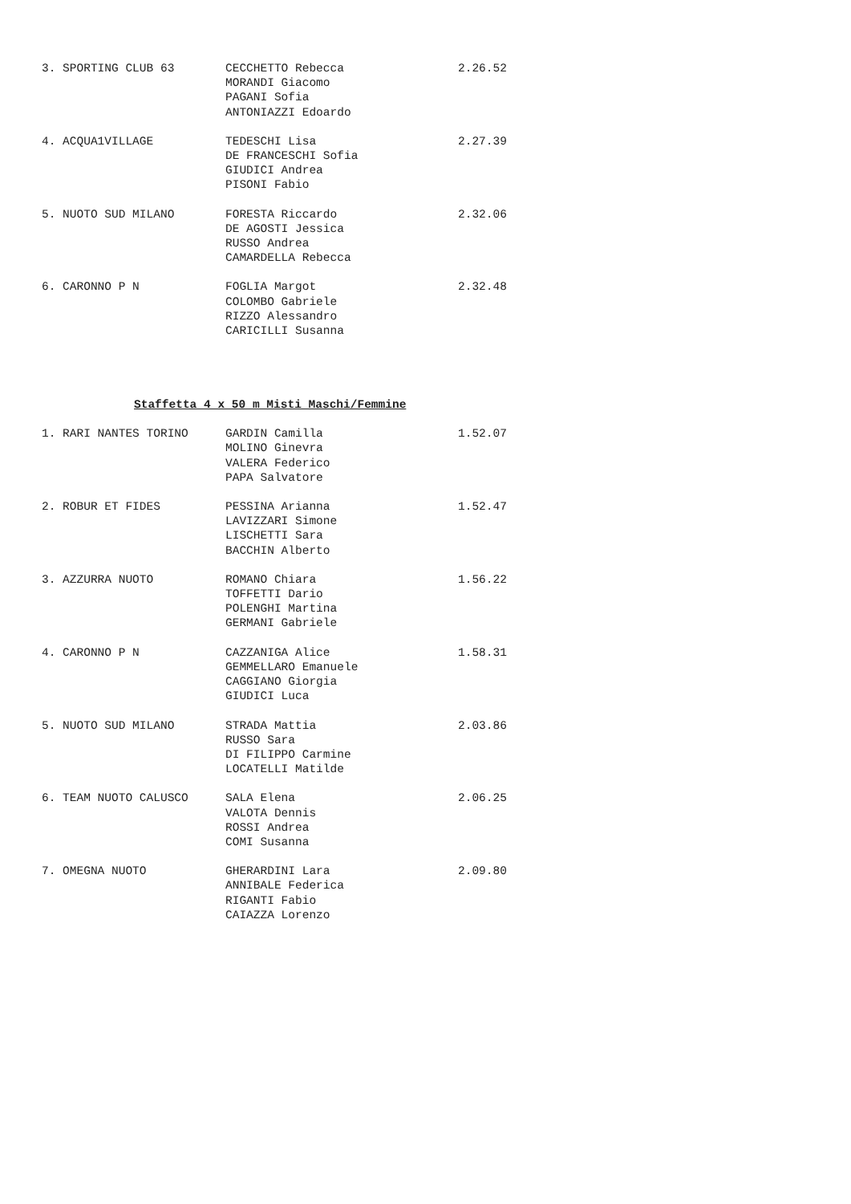| 3. SPORTING CLUB 63 | CECCHETTO Rebecca MORANDI Giacomo PAGANI Sofia ANTONIAZZI Edoardo | 2.26.52 |
| 4. ACQUA1VILLAGE | TEDESCHI Lisa DE FRANCESCHI Sofia GIUDICI Andrea PISONI Fabio | 2.27.39 |
| 5. NUOTO SUD MILANO | FORESTA Riccardo DE AGOSTI Jessica RUSSO Andrea CAMARDELLA Rebecca | 2.32.06 |
| 6. CARONNO P N | FOGLIA Margot COLOMBO Gabriele RIZZO Alessandro CARICILLI Susanna | 2.32.48 |
Staffetta 4 x 50 m Misti Maschi/Femmine
| 1. RARI NANTES TORINO | GARDIN Camilla MOLINO Ginevra VALERA Federico PAPA Salvatore | 1.52.07 |
| 2. ROBUR ET FIDES | PESSINA Arianna LAVIZZARI Simone LISCHETTI Sara BACCHIN Alberto | 1.52.47 |
| 3. AZZURRA NUOTO | ROMANO Chiara TOFFETTI Dario POLENGHI Martina GERMANI Gabriele | 1.56.22 |
| 4. CARONNO P N | CAZZANIGA Alice GEMMELLARO Emanuele CAGGIANO Giorgia GIUDICI Luca | 1.58.31 |
| 5. NUOTO SUD MILANO | STRADA Mattia RUSSO Sara DI FILIPPO Carmine LOCATELLI Matilde | 2.03.86 |
| 6. TEAM NUOTO CALUSCO | SALA Elena VALOTA Dennis ROSSI Andrea COMI Susanna | 2.06.25 |
| 7. OMEGNA NUOTO | GHERARDINI Lara ANNIBALE Federica RIGANTI Fabio CAIAZZA Lorenzo | 2.09.80 |